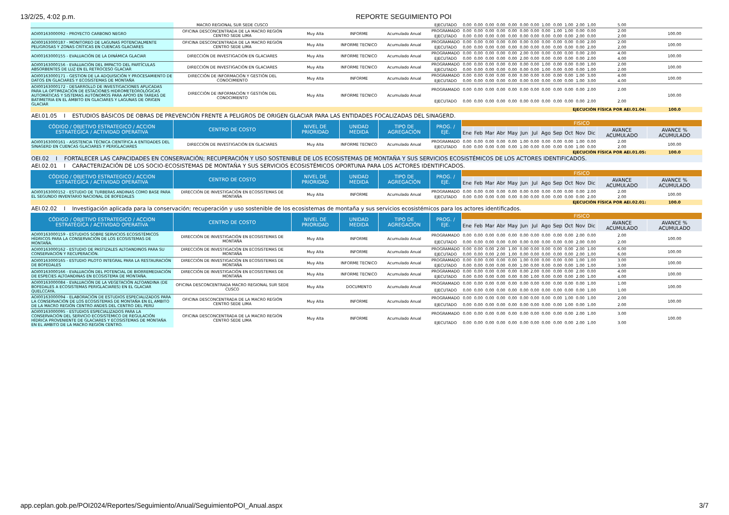13/2/25, 4:02 p.m. REPORTE SEGUIMIENTO POI
| | MACRO REGIONAL SUR SEDE CUSCO | | | | EJECUTADO | 0.00 | 0.00 | 0.00 | 0.00 | 0.00 | 0.00 | 0.00 | 1.00 | 0.00 | 1.00 | 2.00 | 1.00 | 5.00 | |
| AOI00163000092 - PROYECTO CARBONO NEGRO | OFICINA DESCONCENTRADA DE LA MACRO REGIÓN CENTRO SEDE LIMA | Muy Alta | INFORME | Acumulado Anual | PROGRAMADO | 0.00 | 0.00 | 0.00 | 0.00 | 0.00 | 0.00 | 0.00 | 0.00 | 1.00 | 1.00 | 0.00 | 0.00 | 2.00 | 100.00 |
| | | | | | EJECUTADO | 0.00 | 0.00 | 0.00 | 0.00 | 0.00 | 0.00 | 0.00 | 0.00 | 0.00 | 0.00 | 2.00 | 0.00 | 2.00 | |
| AOI00163000187 - MONITOREO DE LAGUNAS POTENCIALMENTE PELIGROSAS Y ZONAS CRÍTICAS EN CUENCAS GLACIARES | OFICINA DESCONCENTRADA DE LA MACRO REGIÓN CENTRO SEDE LIMA | Muy Alta | INFORME TECNICO | Acumulado Anual | PROGRAMADO | 0.00 | 0.00 | 0.00 | 0.00 | 0.00 | 0.00 | 0.00 | 0.00 | 0.00 | 0.00 | 0.00 | 2.00 | 2.00 | 100.00 |
| | | | | | EJECUTADO | 0.00 | 0.00 | 0.00 | 0.00 | 0.00 | 0.00 | 0.00 | 0.00 | 0.00 | 0.00 | 0.00 | 2.00 | 2.00 | |
| AOI00163000155 - EVALUACIÓN DE LA DINÁMICA GLACIAR | DIRECCIÓN DE INVESTIGACIÓN EN GLACIARES | Muy Alta | INFORME TECNICO | Acumulado Anual | PROGRAMADO | 0.00 | 0.00 | 0.00 | 0.00 | 0.00 | 2.00 | 0.00 | 0.00 | 0.00 | 0.00 | 0.00 | 2.00 | 4.00 | 100.00 |
| | | | | | EJECUTADO | 0.00 | 0.00 | 0.00 | 0.00 | 0.00 | 2.00 | 0.00 | 0.00 | 0.00 | 0.00 | 0.00 | 2.00 | 4.00 | |
| AOI00163000156 - EVALUACIÓN DEL IMPACTO DEL PARTÍCULAS ABSORBENTES DE LUZ EN EL RETROCESO GLACIAR | DIRECCIÓN DE INVESTIGACIÓN EN GLACIARES | Muy Alta | INFORME TECNICO | Acumulado Anual | PROGRAMADO | 0.00 | 0.00 | 0.00 | 0.00 | 0.00 | 0.00 | 0.00 | 1.00 | 0.00 | 0.00 | 0.00 | 1.00 | 2.00 | 100.00 |
| | | | | | EJECUTADO | 0.00 | 0.00 | 0.00 | 0.00 | 0.00 | 0.00 | 0.00 | 1.00 | 0.00 | 0.00 | 0.00 | 1.00 | 2.00 | |
| AOI00163000171 - GESTION DE LA ADQUISICIÓN Y PROCESAMIENTO DE DATOS EN GLACIARES Y ECOSISTEMAS DE MONTAÑA | DIRECCIÓN DE INFORMACIÓN Y GESTIÓN DEL CONOCIMIENTO | Muy Alta | INFORME | Acumulado Anual | PROGRAMADO | 0.00 | 0.00 | 0.00 | 0.00 | 0.00 | 0.00 | 0.00 | 0.00 | 0.00 | 0.00 | 1.00 | 3.00 | 4.00 | 100.00 |
| | | | | | EJECUTADO | 0.00 | 0.00 | 0.00 | 0.00 | 0.00 | 0.00 | 0.00 | 0.00 | 0.00 | 0.00 | 1.00 | 3.00 | 4.00 | |
| AOI00163000172 - DESARROLLO DE INVESTIGACIONES APLICADAS PARA LA OPTIMIZACIÓN DE ESTACIONES HIDROMETEOROLÓGICAS AUTOMÁTICAS Y SISTEMAS AUTÓNOMOS PARA APOYO EN TAREAS DE BATIMETRIA EN EL ÁMBITO EN GLACIARES Y LAGUNAS DE ORIGEN GLACIAR | DIRECCIÓN DE INFORMACIÓN Y GESTIÓN DEL CONOCIMIENTO | Muy Alta | INFORME TECNICO | Acumulado Anual | PROGRAMADO | 0.00 | 0.00 | 0.00 | 0.00 | 0.00 | 0.00 | 0.00 | 0.00 | 0.00 | 0.00 | 0.00 | 2.00 | 2.00 | 100.00 |
| | | | | | EJECUTADO | 0.00 | 0.00 | 0.00 | 0.00 | 0.00 | 0.00 | 0.00 | 0.00 | 0.00 | 0.00 | 0.00 | 2.00 | 2.00 | |
| EJECUCIÓN FÍSICA POR AEI.01.04: | | | | | | | | | | | | | | | | | | | 100.0 |
| AEI.01.05 I ESTUDIOS BÁSICOS DE OBRAS DE PREVENCIÓN FRENTE A PELIGROS DE ORIGEN GLACIAR PARA LAS ENTIDADES FOCALIZADAS DEL SINAGERD. | | | | | | | | | | | | | | | | | | | |
| CÓDIGO / OBJETIVO ESTRATEGICO / ACCION ESTRATÉGICA / ACTIVIDAD OPERATIVA | CENTRO DE COSTO | NIVEL DE PRIORIDAD | UNIDAD MEDIDA | TIPO DE AGREGACIÓN | PROG. / EJE. | FISICO | | | | | | | | | | | | | |
| | | | | | | Ene | Feb | Mar | Abr | May | Jun | Jul | Ago | Sep | Oct | Nov | Dic | AVANCE ACUMULADO | AVANCE % ACUMULADO |
| AOI00163000161 - ASISTENCIA TÉCNICA CIENTÍFICA A ENTIDADES DEL SINAGERD EN CUENCAS GLACIARES Y PERIGLACIARES | DIRECCIÓN DE INVESTIGACIÓN EN GLACIARES | Muy Alta | INFORME TECNICO | Acumulado Anual | PROGRAMADO | 0.00 | 0.00 | 0.00 | 0.00 | 0.00 | 1.00 | 0.00 | 0.00 | 0.00 | 0.00 | 1.00 | 0.00 | 2.00 | 100.00 |
| | | | | | EJECUTADO | 0.00 | 0.00 | 0.00 | 0.00 | 0.00 | 1.00 | 0.00 | 0.00 | 0.00 | 0.00 | 1.00 | 0.00 | 2.00 | |
| EJECUCIÓN FÍSICA POR AEI.01.05: | | | | | | | | | | | | | | | | | | | 100.0 |
| OEI.02 I FORTALECER LAS CAPACIDADES EN CONSERVACIÓN; RECUPERACIÓN Y USO SOSTENIBLE DE LOS ECOSISTEMAS DE MONTAÑA Y SUS SERVICIOS ECOSISTÉMICOS DE LOS ACTORES IDENTIFICADOS. | | | | | | | | | | | | | | | | | | | |
| AEI.02.01 I CARACTERIZACIÓN DE LOS SOCIO-ECOSISTEMAS DE MONTAÑA Y SUS SERVICIOS ECOSISTÉMICOS OPORTUNA PARA LOS ACTORES IDENTIFICADOS. | | | | | | | | | | | | | | | | | | | |
| CÓDIGO / OBJETIVO ESTRATEGICO / ACCION ESTRATÉGICA / ACTIVIDAD OPERATIVA | CENTRO DE COSTO | NIVEL DE PRIORIDAD | UNIDAD MEDIDA | TIPO DE AGREGACIÓN | PROG. / EJE. | FISICO | | | | | | | | | | | | | |
| | | | | | | Ene | Feb | Mar | Abr | May | Jun | Jul | Ago | Sep | Oct | Nov | Dic | AVANCE ACUMULADO | AVANCE % ACUMULADO |
| AOI00163000152 - ESTUDIO DE TURBERAS ANDINAS COMO BASE PARA EL SEGUNDO INVENTARIO NACIONAL DE BOFEDALES | DIRECCIÓN DE INVESTIGACIÓN EN ECOSISTEMAS DE MONTAÑA | Muy Alta | INFORME | Acumulado Anual | PROGRAMADO | 0.00 | 0.00 | 0.00 | 0.00 | 0.00 | 0.00 | 0.00 | 0.00 | 0.00 | 0.00 | 0.00 | 2.00 | 2.00 | 100.00 |
| | | | | | EJECUTADO | 0.00 | 0.00 | 0.00 | 0.00 | 0.00 | 0.00 | 0.00 | 0.00 | 0.00 | 0.00 | 0.00 | 2.00 | 2.00 | |
| EJECUCIÓN FÍSICA POR AEI.02.01: | | | | | | | | | | | | | | | | | | | 100.0 |
| AEI.02.02 I Investigación aplicada para la conservación; recuperación y uso sostenible de los ecosistemas de montaña y sus servicios ecosistémicos para los actores identificados. | | | | | | | | | | | | | | | | | | | |
| CÓDIGO / OBJETIVO ESTRATEGICO / ACCION ESTRATÉGICA / ACTIVIDAD OPERATIVA | CENTRO DE COSTO | NIVEL DE PRIORIDAD | UNIDAD MEDIDA | TIPO DE AGREGACIÓN | PROG. / EJE. | FISICO | | | | | | | | | | | | | |
| | | | | | | Ene | Feb | Mar | Abr | May | Jun | Jul | Ago | Sep | Oct | Nov | Dic | AVANCE ACUMULADO | AVANCE % ACUMULADO |
| AOI00163000159 - ESTUDIOS SOBRE SERVICIOS ECOSISTÉMICOS HÍDRICOS PARA LA CONSERVACIÓN DE LOS ECOSISTEMAS DE MONTAÑA. | DIRECCIÓN DE INVESTIGACIÓN EN ECOSISTEMAS DE MONTAÑA | Muy Alta | INFORME | Acumulado Anual | PROGRAMADO | 0.00 | 0.00 | 0.00 | 0.00 | 0.00 | 0.00 | 0.00 | 0.00 | 0.00 | 0.00 | 2.00 | 0.00 | 2.00 | 100.00 |
| | | | | | EJECUTADO | 0.00 | 0.00 | 0.00 | 0.00 | 0.00 | 0.00 | 0.00 | 0.00 | 0.00 | 0.00 | 2.00 | 0.00 | 2.00 | |
| AOI00163000162 - ESTUDIO DE PASTIZALES ALTOANDINOS PARA SU CONSERVACIÓN Y RECUPERACIÓN. | DIRECCIÓN DE INVESTIGACIÓN EN ECOSISTEMAS DE MONTAÑA | Muy Alta | INFORME | Acumulado Anual | PROGRAMADO | 0.00 | 0.00 | 0.00 | 2.00 | 1.00 | 0.00 | 0.00 | 0.00 | 0.00 | 0.00 | 2.00 | 1.00 | 6.00 | 100.00 |
| | | | | | EJECUTADO | 0.00 | 0.00 | 0.00 | 2.00 | 1.00 | 0.00 | 0.00 | 0.00 | 0.00 | 0.00 | 2.00 | 1.00 | 6.00 | |
| AOI00163000165 - ESTUDIO PILOTO INTEGRAL PARA LA RESTAURACIÓN DE BOFEDALES | DIRECCIÓN DE INVESTIGACIÓN EN ECOSISTEMAS DE MONTAÑA | Muy Alta | INFORME TECNICO | Acumulado Anual | PROGRAMADO | 0.00 | 0.00 | 0.00 | 0.00 | 0.00 | 1.00 | 0.00 | 0.00 | 0.00 | 0.00 | 1.00 | 1.00 | 3.00 | 100.00 |
| | | | | | EJECUTADO | 0.00 | 0.00 | 0.00 | 0.00 | 0.00 | 1.00 | 0.00 | 0.00 | 0.00 | 0.00 | 1.00 | 1.00 | 3.00 | |
| AOI00163000166 - EVALUACIÓN DEL POTENCIAL DE BIORREMEDIACIÓN DE ESPECIES ALTOANDINAS EN ECOSISTEMA DE MONTAÑA. | DIRECCIÓN DE INVESTIGACIÓN EN ECOSISTEMAS DE MONTAÑA | Muy Alta | INFORME TECNICO | Acumulado Anual | PROGRAMADO | 0.00 | 0.00 | 0.00 | 0.00 | 0.00 | 0.00 | 2.00 | 0.00 | 0.00 | 0.00 | 2.00 | 0.00 | 4.00 | 100.00 |
| | | | | | EJECUTADO | 0.00 | 0.00 | 0.00 | 0.00 | 0.00 | 0.00 | 1.00 | 0.00 | 0.00 | 0.00 | 2.00 | 1.00 | 4.00 | |
| AOI00163000084 - EVALUACIÓN DE LA VEGETACIÓN ALTOANDINA (DE BOFEDALES A ECOSISTEMAS PERIGLACIARES) EN EL GLACIAR QUELCCAYA. | OFICINA DESCONCENTRADA MACRO REGIONAL SUR SEDE CUSCO | Muy Alta | DOCUMENTO | Acumulado Anual | PROGRAMADO | 0.00 | 0.00 | 0.00 | 0.00 | 0.00 | 0.00 | 0.00 | 0.00 | 0.00 | 0.00 | 0.00 | 1.00 | 1.00 | 100.00 |
| | | | | | EJECUTADO | 0.00 | 0.00 | 0.00 | 0.00 | 0.00 | 0.00 | 0.00 | 0.00 | 0.00 | 0.00 | 0.00 | 1.00 | 1.00 | |
| AOI00163000094 - ELABORACIÓN DE ESTUDIOS ESPECIALIZADOS PARA LA CONSERVACIÓN DE LOS ECOSISTEMAS DE MONTAÑA EN EL AMBITO DE LA MACRO REGIÓN CENTRO ANDES DEL CENTRO DEL PERÚ | OFICINA DESCONCENTRADA DE LA MACRO REGIÓN CENTRO SEDE LIMA | Muy Alta | INFORME | Acumulado Anual | PROGRAMADO | 0.00 | 0.00 | 0.00 | 0.00 | 0.00 | 0.00 | 0.00 | 0.00 | 0.00 | 1.00 | 0.00 | 1.00 | 2.00 | 100.00 |
| | | | | | EJECUTADO | 0.00 | 0.00 | 0.00 | 0.00 | 0.00 | 0.00 | 0.00 | 0.00 | 0.00 | 1.00 | 0.00 | 1.00 | 2.00 | |
| AOI00163000095 - ESTUDIOS ESPECIALIZADOS PARA LA CONSERVACIÓN DEL SERVICIO ECOSISTÉMICO DE REGULACIÓN HÍDRICA PROVENIENTE DE GLACIARES Y ECOSISTEMAS DE MONTAÑA EN EL AMBITO DE LA MACRO REGIÓN CENTRO. | OFICINA DESCONCENTRADA DE LA MACRO REGIÓN CENTRO SEDE LIMA | Muy Alta | INFORME | Acumulado Anual | PROGRAMADO | 0.00 | 0.00 | 0.00 | 0.00 | 0.00 | 0.00 | 0.00 | 0.00 | 0.00 | 0.00 | 2.00 | 1.00 | 3.00 | 100.00 |
| | | | | | EJECUTADO | 0.00 | 0.00 | 0.00 | 0.00 | 0.00 | 0.00 | 0.00 | 0.00 | 0.00 | 0.00 | 2.00 | 1.00 | 3.00 | |
app.ceplan.gob.pe/POI2024/Reportes/Seguimiento/Anual/SeguimientoPOI_Anual.aspx
3/7